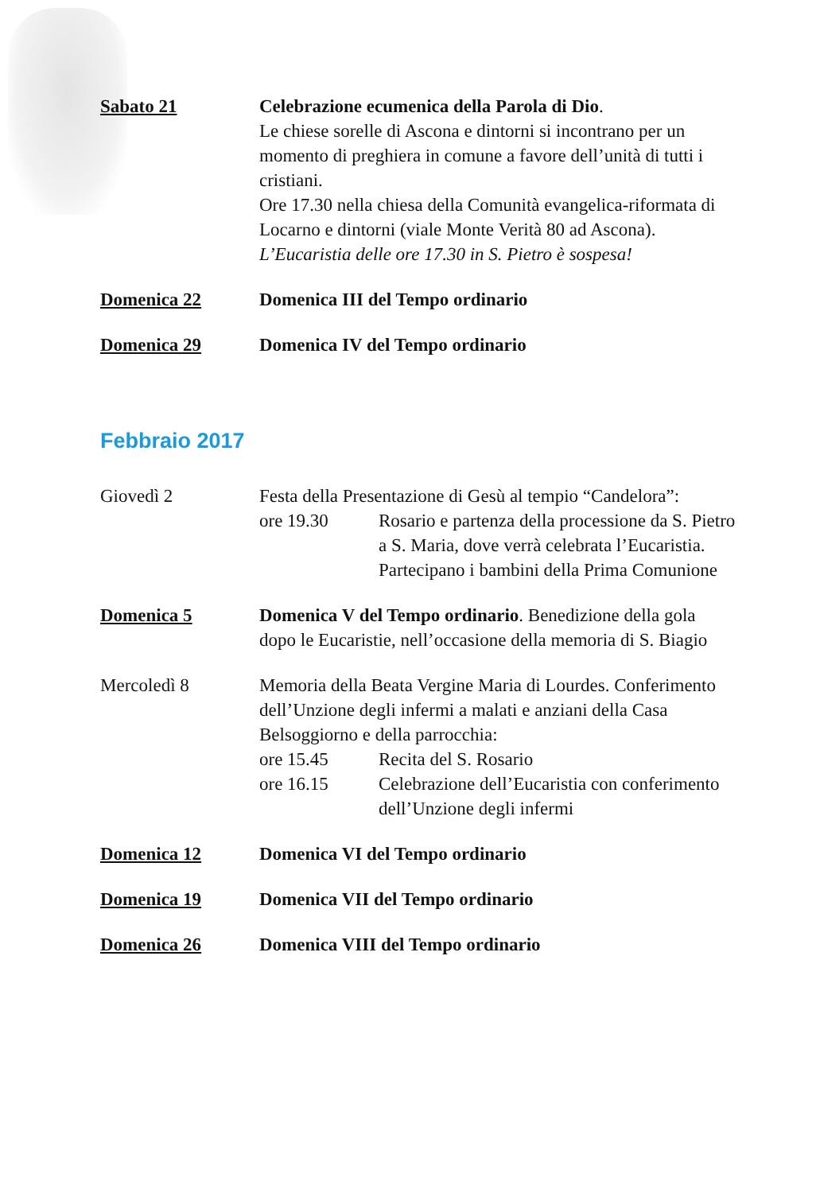Sabato 21 Celebrazione ecumenica della Parola di Dio.
Le chiese sorelle di Ascona e dintorni si incontrano per un momento di preghiera in comune a favore dell’unità di tutti i cristiani.
Ore 17.30 nella chiesa della Comunità evangelica-riformata di Locarno e dintorni (viale Monte Verità 80 ad Ascona).
L’Eucaristia delle ore 17.30 in S. Pietro è sospesa!
Domenica 22 Domenica III del Tempo ordinario
Domenica 29 Domenica IV del Tempo ordinario
Febbraio 2017
Giovedì 2 Festa della Presentazione di Gesù al tempio “Candelora”:
ore 19.30 Rosario e partenza della processione da S. Pietro a S. Maria, dove verrà celebrata l’Eucaristia. Partecipano i bambini della Prima Comunione
Domenica 5 Domenica V del Tempo ordinario. Benedizione della gola dopo le Eucaristie, nell’occasione della memoria di S. Biagio
Mercoledì 8 Memoria della Beata Vergine Maria di Lourdes. Conferimento dell’Unzione degli infermi a malati e anziani della Casa Belsoggiorno e della parrocchia:
ore 15.45 Recita del S. Rosario
ore 16.15 Celebrazione dell’Eucaristia con conferimento dell’Unzione degli infermi
Domenica 12 Domenica VI del Tempo ordinario
Domenica 19 Domenica VII del Tempo ordinario
Domenica 26 Domenica VIII del Tempo ordinario